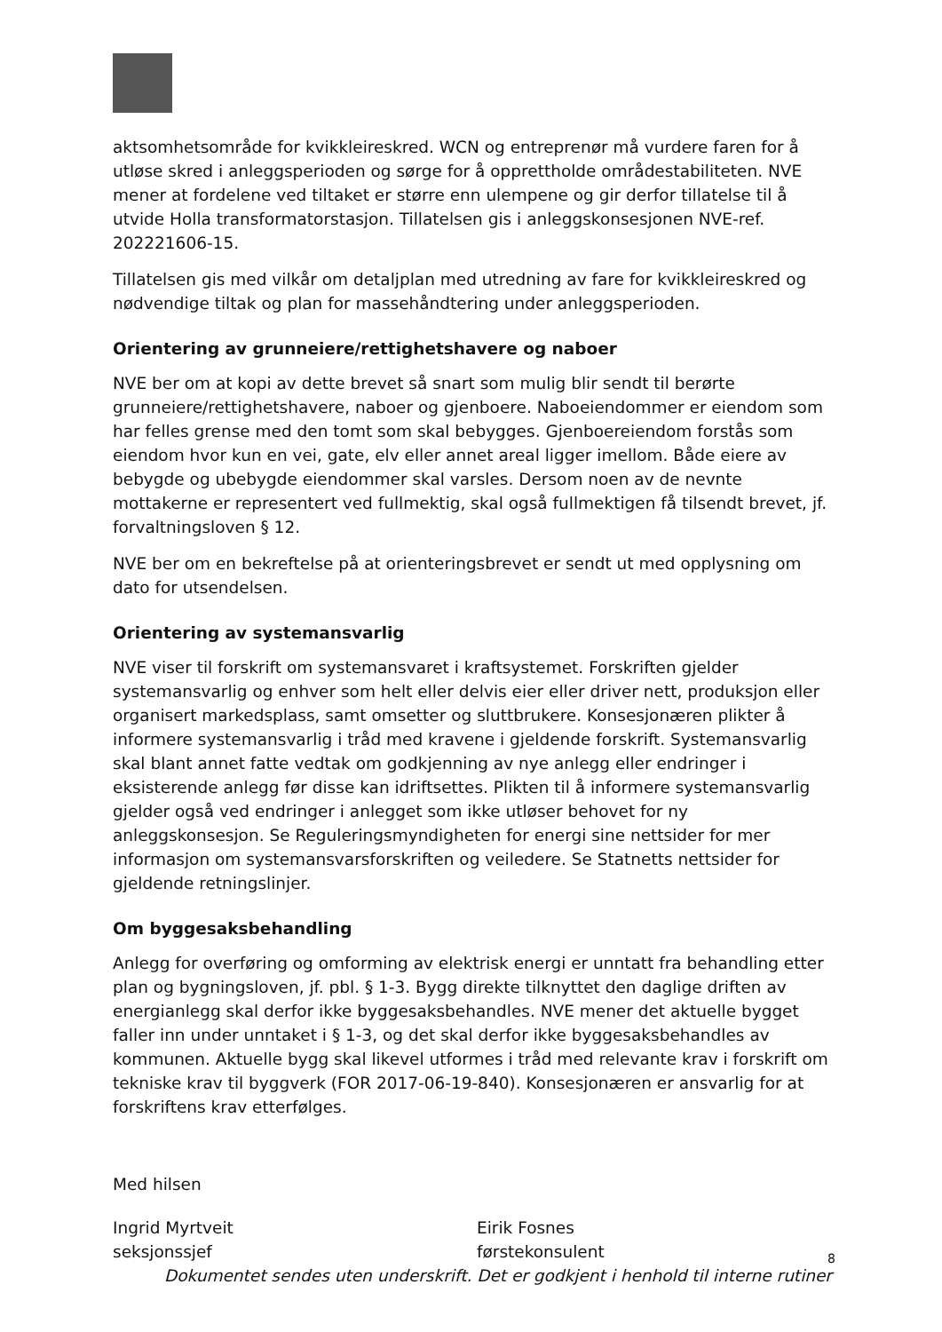aktsomhetsområde for kvikkleireskred. WCN og entreprenør må vurdere faren for å utløse skred i anleggsperioden og sørge for å opprettholde områdestabiliteten. NVE mener at fordelene ved tiltaket er større enn ulempene og gir derfor tillatelse til å utvide Holla transformatorstasjon. Tillatelsen gis i anleggskonsesjonen NVE-ref. 202221606-15.
Tillatelsen gis med vilkår om detaljplan med utredning av fare for kvikkleireskred og nødvendige tiltak og plan for massehåndtering under anleggsperioden.
Orientering av grunneiere/rettighetshavere og naboer
NVE ber om at kopi av dette brevet så snart som mulig blir sendt til berørte grunneiere/rettighetshavere, naboer og gjenboere. Naboeiendommer er eiendom som har felles grense med den tomt som skal bebygges. Gjenboereiendom forstås som eiendom hvor kun en vei, gate, elv eller annet areal ligger imellom. Både eiere av bebygde og ubebygde eiendommer skal varsles. Dersom noen av de nevnte mottakerne er representert ved fullmektig, skal også fullmektigen få tilsendt brevet, jf. forvaltningsloven § 12.
NVE ber om en bekreftelse på at orienteringsbrevet er sendt ut med opplysning om dato for utsendelsen.
Orientering av systemansvarlig
NVE viser til forskrift om systemansvaret i kraftsystemet. Forskriften gjelder systemansvarlig og enhver som helt eller delvis eier eller driver nett, produksjon eller organisert markedsplass, samt omsetter og sluttbrukere. Konsesjonæren plikter å informere systemansvarlig i tråd med kravene i gjeldende forskrift. Systemansvarlig skal blant annet fatte vedtak om godkjenning av nye anlegg eller endringer i eksisterende anlegg før disse kan idriftsettes. Plikten til å informere systemansvarlig gjelder også ved endringer i anlegget som ikke utløser behovet for ny anleggskonsesjon. Se Reguleringsmyndigheten for energi sine nettsider for mer informasjon om systemansvarsforskriften og veiledere. Se Statnetts nettsider for gjeldende retningslinjer.
Om byggesaksbehandling
Anlegg for overføring og omforming av elektrisk energi er unntatt fra behandling etter plan og bygningsloven, jf. pbl. § 1-3. Bygg direkte tilknyttet den daglige driften av energianlegg skal derfor ikke byggesaksbehandles. NVE mener det aktuelle bygget faller inn under unntaket i § 1-3, og det skal derfor ikke byggesaksbehandles av kommunen. Aktuelle bygg skal likevel utformes i tråd med relevante krav i forskrift om tekniske krav til byggverk (FOR 2017-06-19-840). Konsesjonæren er ansvarlig for at forskriftens krav etterfølges.
Med hilsen
Ingrid Myrtveit
seksjonssjef
Eirik Fosnes
førstekonsulent
Dokumentet sendes uten underskrift. Det er godkjent i henhold til interne rutiner
8